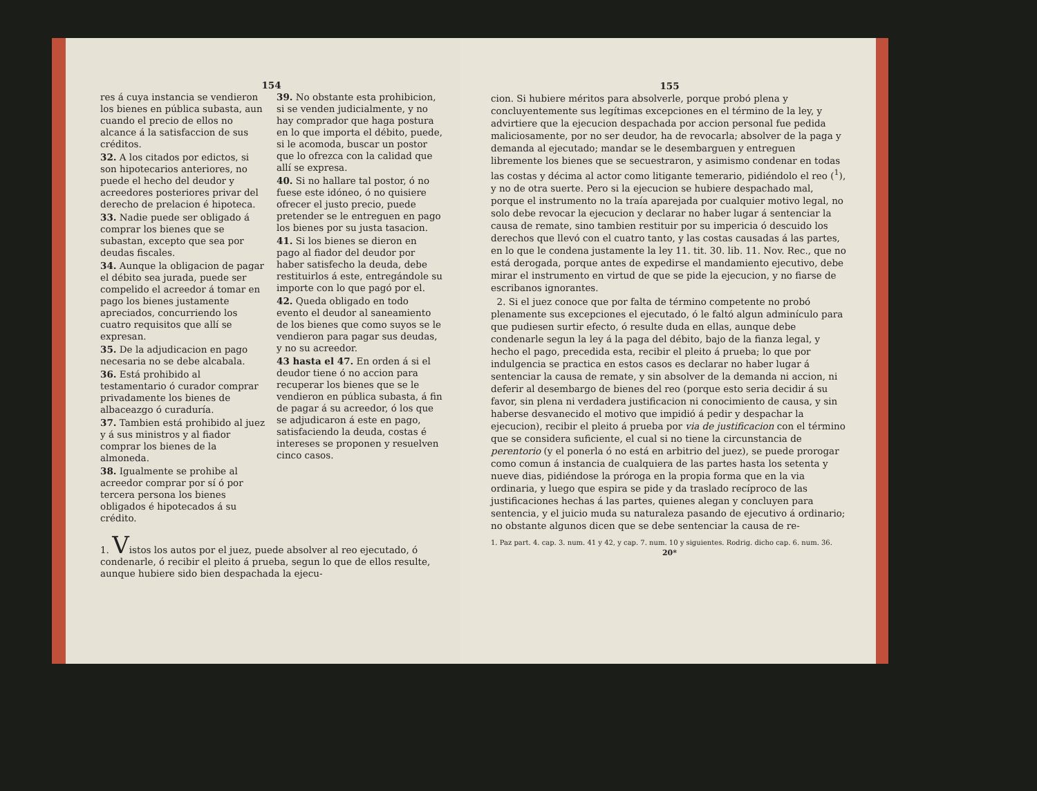154
res á cuya instancia se vendieron los bienes en pública subasta, aun cuando el precio de ellos no alcance á la satisfaccion de sus créditos.
32. A los citados por edictos, si son hipotecarios anteriores, no puede el hecho del deudor y acreedores posteriores privar del derecho de prelacion é hipoteca.
33. Nadie puede ser obligado á comprar los bienes que se subastan, excepto que sea por deudas fiscales.
34. Aunque la obligacion de pagar el débito sea jurada, puede ser compelido el acreedor á tomar en pago los bienes justamente apreciados, concurriendo los cuatro requisitos que allí se expresan.
35. De la adjudicacion en pago necesaria no se debe alcabala.
36. Está prohibido al testamentario ó curador comprar privadamente los bienes de albaceazgo ó curaduría.
37. Tambien está prohibido al juez y á sus ministros y al fiador comprar los bienes de la almoneda.
38. Igualmente se prohibe al acreedor comprar por sí ó por tercera persona los bienes obligados é hipotecados á su crédito.
39. No obstante esta prohibicion, si se venden judicialmente, y no hay comprador que haga postura en lo que importa el débito, puede, si le acomoda, buscar un postor que lo ofrezca con la calidad que allí se expresa.
40. Si no hallare tal postor, ó no fuese este idóneo, ó no quisiere ofrecer el justo precio, puede pretender se le entreguen en pago los bienes por su justa tasacion.
41. Si los bienes se dieron en pago al fiador del deudor por haber satisfecho la deuda, debe restituirlos á este, entregándole su importe con lo que pagó por el.
42. Queda obligado en todo evento el deudor al saneamiento de los bienes que como suyos se le vendieron para pagar sus deudas, y no su acreedor.
43 hasta el 47. En orden á si el deudor tiene ó no accion para recuperar los bienes que se le vendieron en pública subasta, á fin de pagar á su acreedor, ó los que se adjudicaron á este en pago, satisfaciendo la deuda, costas é intereses se proponen y resuelven cinco casos.
1. Vistos los autos por el juez, puede absolver al reo ejecutado, ó condenarle, ó recibir el pleito á prueba, segun lo que de ellos resulte, aunque hubiere sido bien despachada la ejecu-
155
cion. Si hubiere méritos para absolverle, porque probó plena y concluyentemente sus legítimas excepciones en el término de la ley, y advirtiere que la ejecucion despachada por accion personal fue pedida maliciosamente, por no ser deudor, ha de revocarla; absolver de la paga y demanda al ejecutado; mandar se le desembarguen y entreguen libremente los bienes que se secuestraron, y asimismo condenar en todas las costas y décima al actor como litigante temerario, pidiéndolo el reo (<sup>1</sup>), y no de otra suerte. Pero si la ejecucion se hubiere despachado mal, porque el instrumento no la traía aparejada por cualquier motivo legal, no solo debe revocar la ejecucion y declarar no haber lugar á sentenciar la causa de remate, sino tambien restituir por su impericia ó descuido los derechos que llevó con el cuatro tanto, y las costas causadas á las partes, en lo que le condena justamente la ley 11. tit. 30. lib. 11. Nov. Rec., que no está derogada, porque antes de expedirse el mandamiento ejecutivo, debe mirar el instrumento en virtud de que se pide la ejecucion, y no fiarse de escribanos ignorantes.
2. Si el juez conoce que por falta de término competente no probó plenamente sus excepciones el ejecutado, ó le faltó algun adminículo para que pudiesen surtir efecto, ó resulte duda en ellas, aunque debe condenarle segun la ley á la paga del débito, bajo de la fianza legal, y hecho el pago, precedida esta, recibir el pleito á prueba; lo que por indulgencia se practica en estos casos es declarar no haber lugar á sentenciar la causa de remate, y sin absolver de la demanda ni accion, ni deferir al desembargo de bienes del reo (porque esto seria decidir á su favor, sin plena ni verdadera justificacion ni conocimiento de causa, y sin haberse desvanecido el motivo que impidió á pedir y despachar la ejecucion), recibir el pleito á prueba por via de justificacion con el término que se considera suficiente, el cual si no tiene la circunstancia de perentorio (y el ponerla ó no está en arbitrio del juez), se puede prorogar como comun á instancia de cualquiera de las partes hasta los setenta y nueve dias, pidiéndose la próroga en la propia forma que en la via ordinaria, y luego que espira se pide y da traslado recíproco de las justificaciones hechas á las partes, quienes alegan y concluyen para sentencia, y el juicio muda su naturaleza pasando de ejecutivo á ordinario; no obstante algunos dicen que se debe sentenciar la causa de re-
1. Paz part. 4. cap. 3. num. 41 y 42, y cap. 7. num. 10 y siguientes. Rodrig. dicho cap. 6. num. 36.
20*